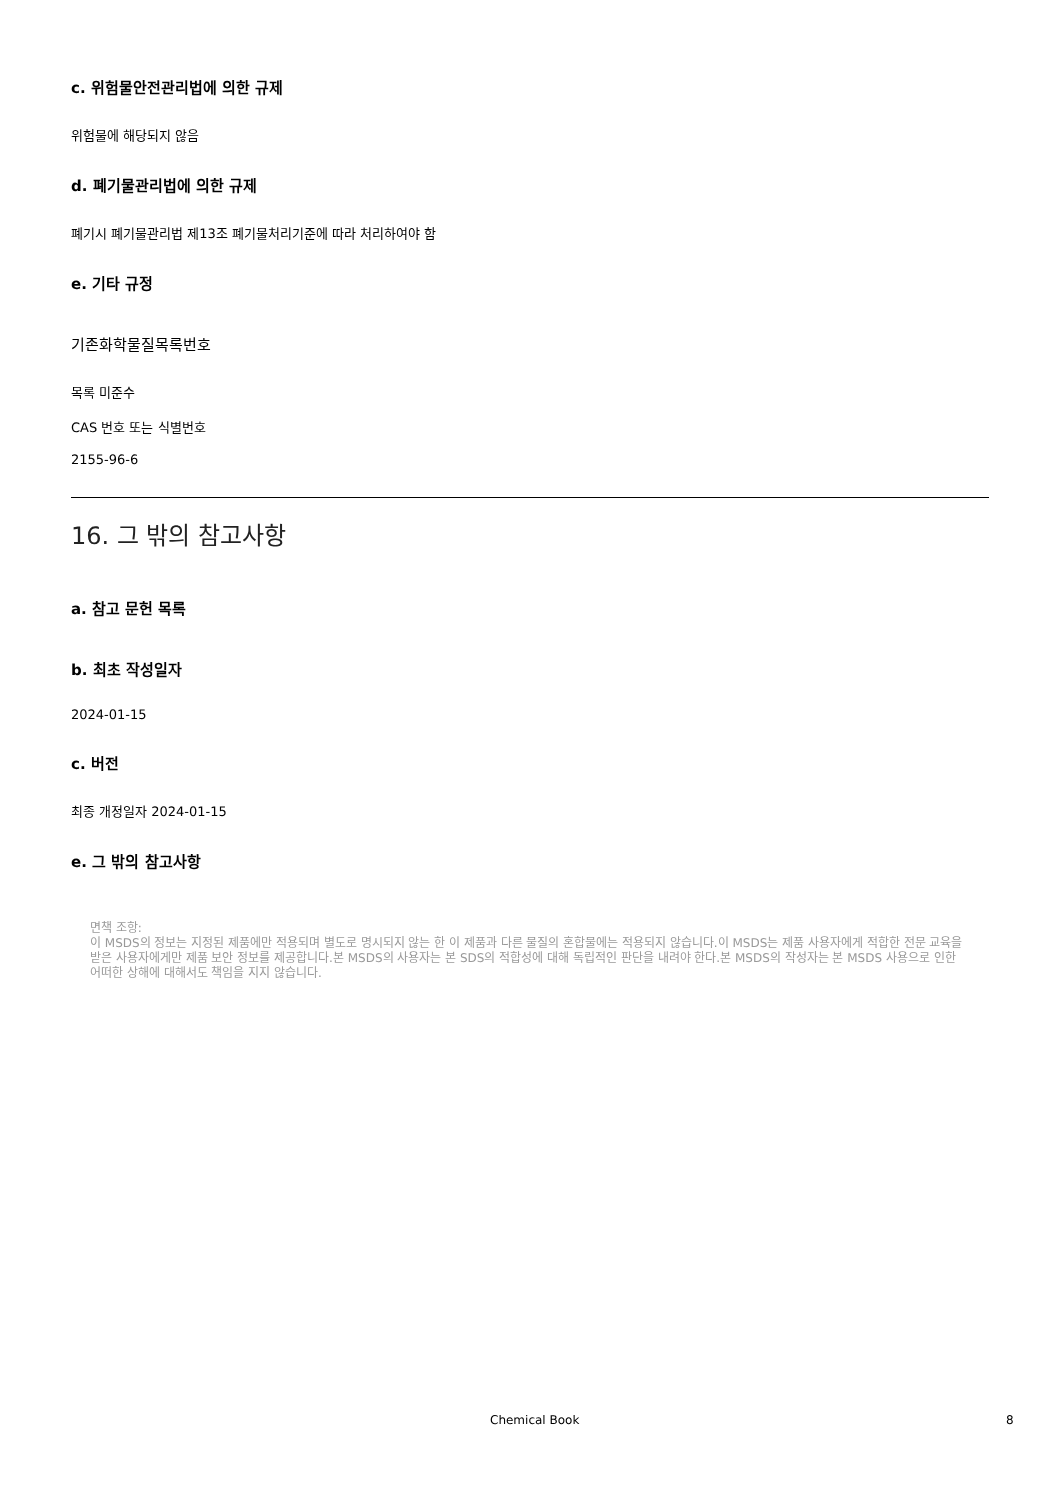c. 위험물안전관리법에 의한 규제
위험물에 해당되지 않음
d. 폐기물관리법에 의한 규제
폐기시 폐기물관리법 제13조 폐기물처리기준에 따라 처리하여야 함
e. 기타 규정
기존화학물질목록번호
목록 미준수
CAS 번호 또는 식별번호
2155-96-6
16. 그 밖의 참고사항
a. 참고 문헌 목록
b. 최초 작성일자
2024-01-15
c. 버전
최종 개정일자 2024-01-15
e. 그 밖의 참고사항
면책 조항:
이 MSDS의 정보는 지정된 제품에만 적용되며 별도로 명시되지 않는 한 이 제품과 다른 물질의 혼합물에는 적용되지 않습니다.이 MSDS는 제품 사용자에게 적합한 전문 교육을 받은 사용자에게만 제품 보안 정보를 제공합니다.본 MSDS의 사용자는 본 SDS의 적합성에 대해 독립적인 판단을 내려야 한다.본 MSDS의 작성자는 본 MSDS 사용으로 인한 어떠한 상해에 대해서도 책임을 지지 않습니다.
Chemical Book 8